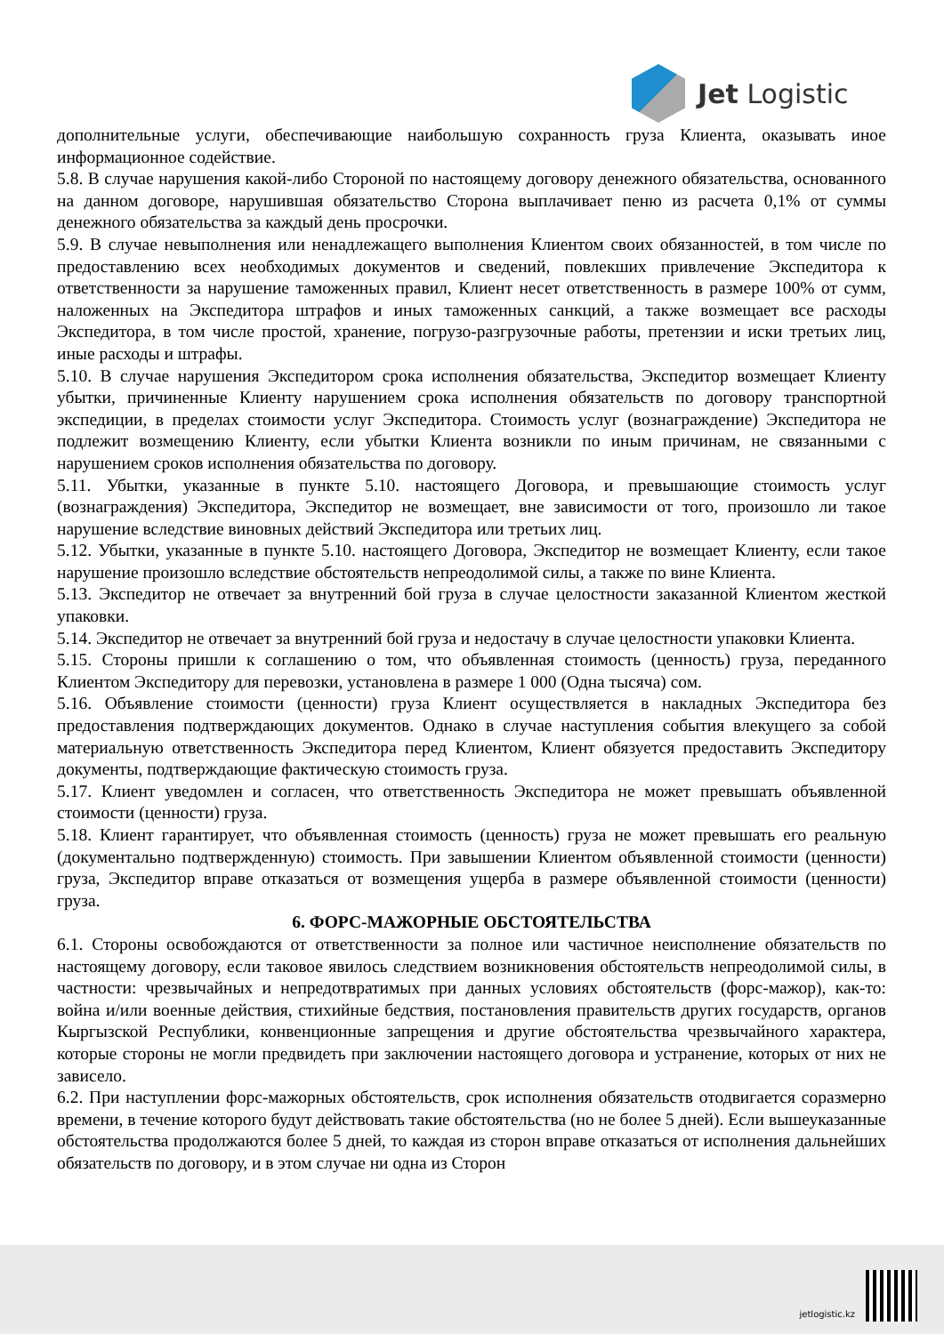Jet Logistic
дополнительные услуги, обеспечивающие наибольшую сохранность груза Клиента, оказывать иное информационное содействие.
5.8. В случае нарушения какой-либо Стороной по настоящему договору денежного обязательства, основанного на данном договоре, нарушившая обязательство Сторона выплачивает пеню из расчета 0,1% от суммы денежного обязательства за каждый день просрочки.
5.9. В случае невыполнения или ненадлежащего выполнения Клиентом своих обязанностей, в том числе по предоставлению всех необходимых документов и сведений, повлекших привлечение Экспедитора к ответственности за нарушение таможенных правил, Клиент несет ответственность в размере 100% от сумм, наложенных на Экспедитора штрафов и иных таможенных санкций, а также возмещает все расходы Экспедитора, в том числе простой, хранение, погрузо-разгрузочные работы, претензии и иски третьих лиц, иные расходы и штрафы.
5.10. В случае нарушения Экспедитором срока исполнения обязательства, Экспедитор возмещает Клиенту убытки, причиненные Клиенту нарушением срока исполнения обязательств по договору транспортной экспедиции, в пределах стоимости услуг Экспедитора. Стоимость услуг (вознаграждение) Экспедитора не подлежит возмещению Клиенту, если убытки Клиента возникли по иным причинам, не связанными с нарушением сроков исполнения обязательства по договору.
5.11. Убытки, указанные в пункте 5.10. настоящего Договора, и превышающие стоимость услуг (вознаграждения) Экспедитора, Экспедитор не возмещает, вне зависимости от того, произошло ли такое нарушение вследствие виновных действий Экспедитора или третьих лиц.
5.12. Убытки, указанные в пункте 5.10. настоящего Договора, Экспедитор не возмещает Клиенту, если такое нарушение произошло вследствие обстоятельств непреодолимой силы, а также по вине Клиента.
5.13. Экспедитор не отвечает за внутренний бой груза в случае целостности заказанной Клиентом жесткой упаковки.
5.14. Экспедитор не отвечает за внутренний бой груза и недостачу в случае целостности упаковки Клиента.
5.15. Стороны пришли к соглашению о том, что объявленная стоимость (ценность) груза, переданного Клиентом Экспедитору для перевозки, установлена в размере 1 000 (Одна тысяча) сом.
5.16. Объявление стоимости (ценности) груза Клиент осуществляется в накладных Экспедитора без предоставления подтверждающих документов. Однако в случае наступления события влекущего за собой материальную ответственность Экспедитора перед Клиентом, Клиент обязуется предоставить Экспедитору документы, подтверждающие фактическую стоимость груза.
5.17. Клиент уведомлен и согласен, что ответственность Экспедитора не может превышать объявленной стоимости (ценности) груза.
5.18. Клиент гарантирует, что объявленная стоимость (ценность) груза не может превышать его реальную (документально подтвержденную) стоимость. При завышении Клиентом объявленной стоимости (ценности) груза, Экспедитор вправе отказаться от возмещения ущерба в размере объявленной стоимости (ценности) груза.
6. ФОРС-МАЖОРНЫЕ ОБСТОЯТЕЛЬСТВА
6.1. Стороны освобождаются от ответственности за полное или частичное неисполнение обязательств по настоящему договору, если таковое явилось следствием возникновения обстоятельств непреодолимой силы, в частности: чрезвычайных и непредотвратимых при данных условиях обстоятельств (форс-мажор), как-то: война и/или военные действия, стихийные бедствия, постановления правительств других государств, органов Кыргызской Республики, конвенционные запрещения и другие обстоятельства чрезвычайного характера, которые стороны не могли предвидеть при заключении настоящего договора и устранение, которых от них не зависело.
6.2. При наступлении форс-мажорных обстоятельств, срок исполнения обязательств отодвигается соразмерно времени, в течение которого будут действовать такие обстоятельства (но не более 5 дней). Если вышеуказанные обстоятельства продолжаются более 5 дней, то каждая из сторон вправе отказаться от исполнения дальнейших обязательств по договору, и в этом случае ни одна из Сторон
jetlogistic.kz